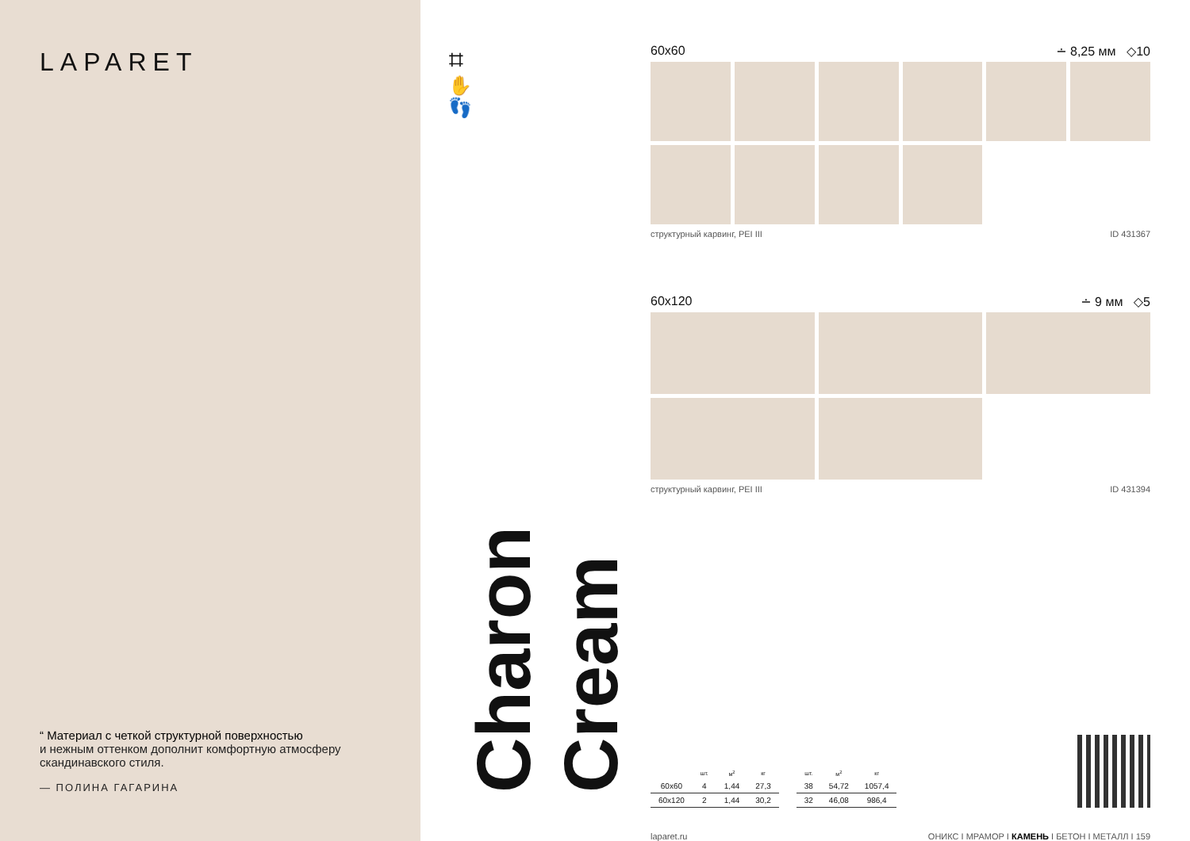LAPARET
“ Материал с четкой структурной поверхностью
и нежным оттенком дополнит комфортную атмосферу скандинавского стиля.
— ПОЛИНА ГАГАРИНА
⌗
✋
👣
Charon Cream
60x60 ∸ 8,25 мм ◇10
структурный карвинг, PEI III ID 431367
60x120 ∸ 9 мм ◇5
структурный карвинг, PEI III ID 431394
| | шт. | м<sup>2</sup> | кг | | шт. | м<sup>2</sup> | кг |
| --- | --- | --- | --- | --- | --- | --- | --- |
| 60x60 | 4 | 1,44 | 27,3 | | 38 | 54,72 | 1057,4 |
| 60x120 | 2 | 1,44 | 30,2 | | 32 | 46,08 | 986,4 |
laparet.ru ОНИКС I МРАМОР I КАМЕНЬ I БЕТОН I МЕТАЛЛ I 159